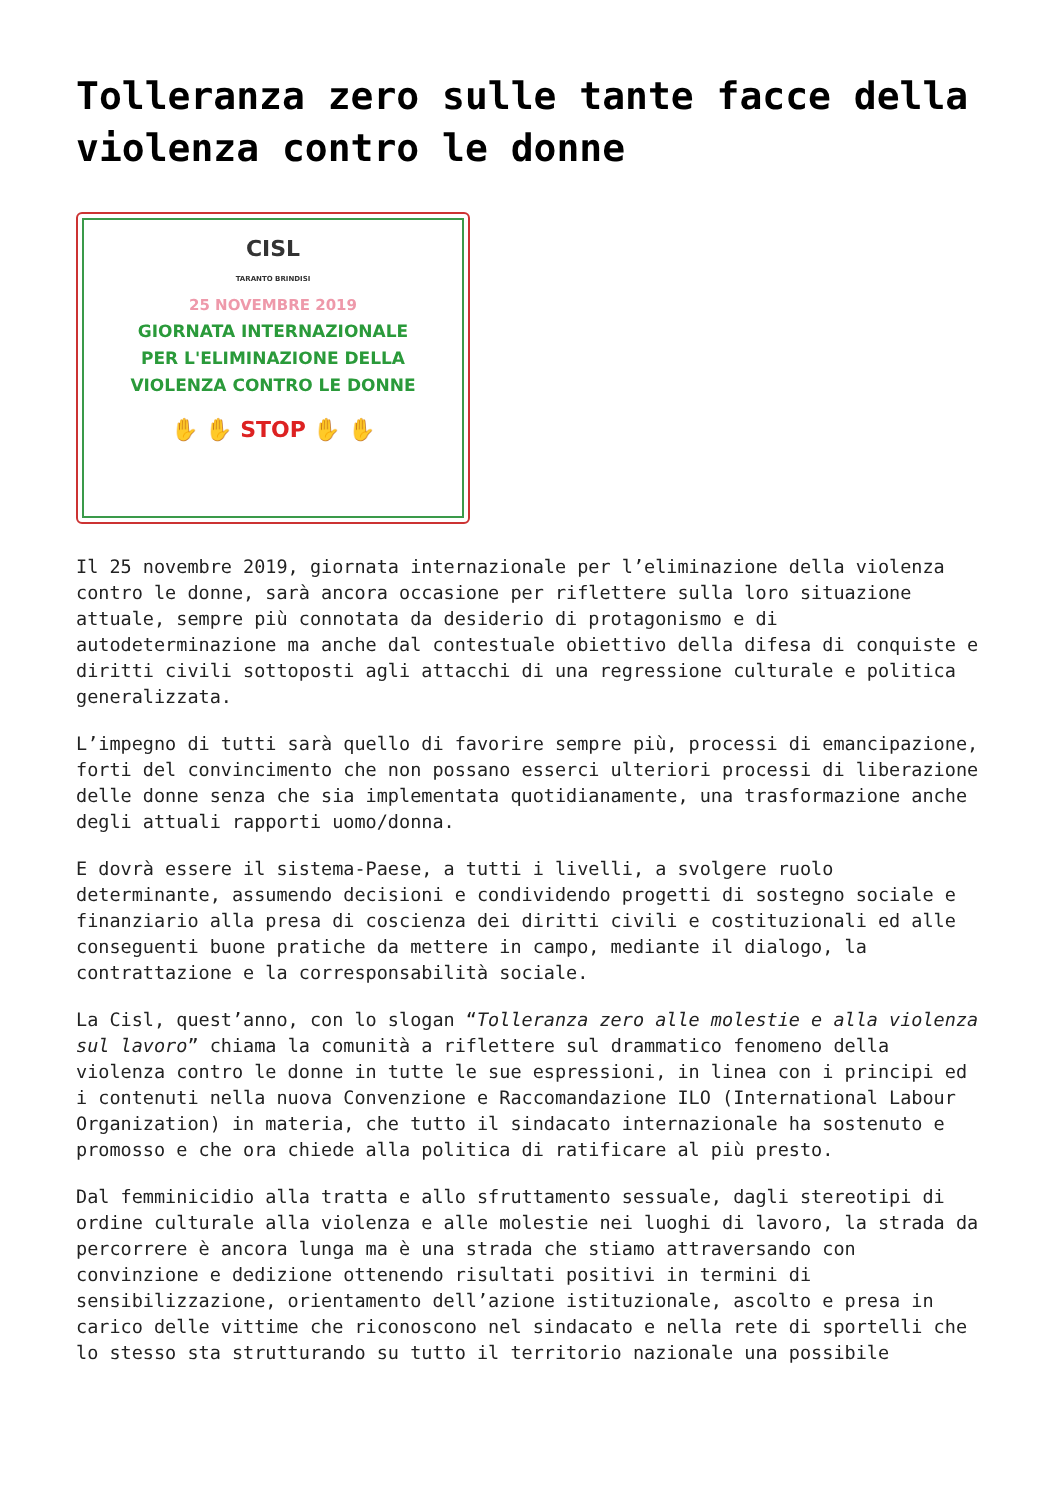Tolleranza zero sulle tante facce della violenza contro le donne
CISL
TARANTO BRINDISI
25 NOVEMBRE 2019
GIORNATA INTERNAZIONALE
PER L'ELIMINAZIONE DELLA
VIOLENZA CONTRO LE DONNE
✋ ✋ STOP ✋ ✋
Il 25 novembre 2019, giornata internazionale per l’eliminazione della violenza contro le donne, sarà ancora occasione per riflettere sulla loro situazione attuale, sempre più connotata da desiderio di protagonismo e di autodeterminazione ma anche dal contestuale obiettivo della difesa di conquiste e diritti civili sottoposti agli attacchi di una regressione culturale e politica generalizzata.
L’impegno di tutti sarà quello di favorire sempre più, processi di emancipazione, forti del convincimento che non possano esserci ulteriori processi di liberazione delle donne senza che sia implementata quotidianamente, una trasformazione anche degli attuali rapporti uomo/donna.
E dovrà essere il sistema-Paese, a tutti i livelli, a svolgere ruolo determinante, assumendo decisioni e condividendo progetti di sostegno sociale e finanziario alla presa di coscienza dei diritti civili e costituzionali ed alle conseguenti buone pratiche da mettere in campo, mediante il dialogo, la contrattazione e la corresponsabilità sociale.
La Cisl, quest’anno, con lo slogan “Tolleranza zero alle molestie e alla violenza sul lavoro” chiama la comunità a riflettere sul drammatico fenomeno della violenza contro le donne in tutte le sue espressioni, in linea con i principi ed i contenuti nella nuova Convenzione e Raccomandazione ILO (International Labour Organization) in materia, che tutto il sindacato internazionale ha sostenuto e promosso e che ora chiede alla politica di ratificare al più presto.
Dal femminicidio alla tratta e allo sfruttamento sessuale, dagli stereotipi di ordine culturale alla violenza e alle molestie nei luoghi di lavoro, la strada da percorrere è ancora lunga ma è una strada che stiamo attraversando con convinzione e dedizione ottenendo risultati positivi in termini di sensibilizzazione, orientamento dell’azione istituzionale, ascolto e presa in carico delle vittime che riconoscono nel sindacato e nella rete di sportelli che lo stesso sta strutturando su tutto il territorio nazionale una possibile